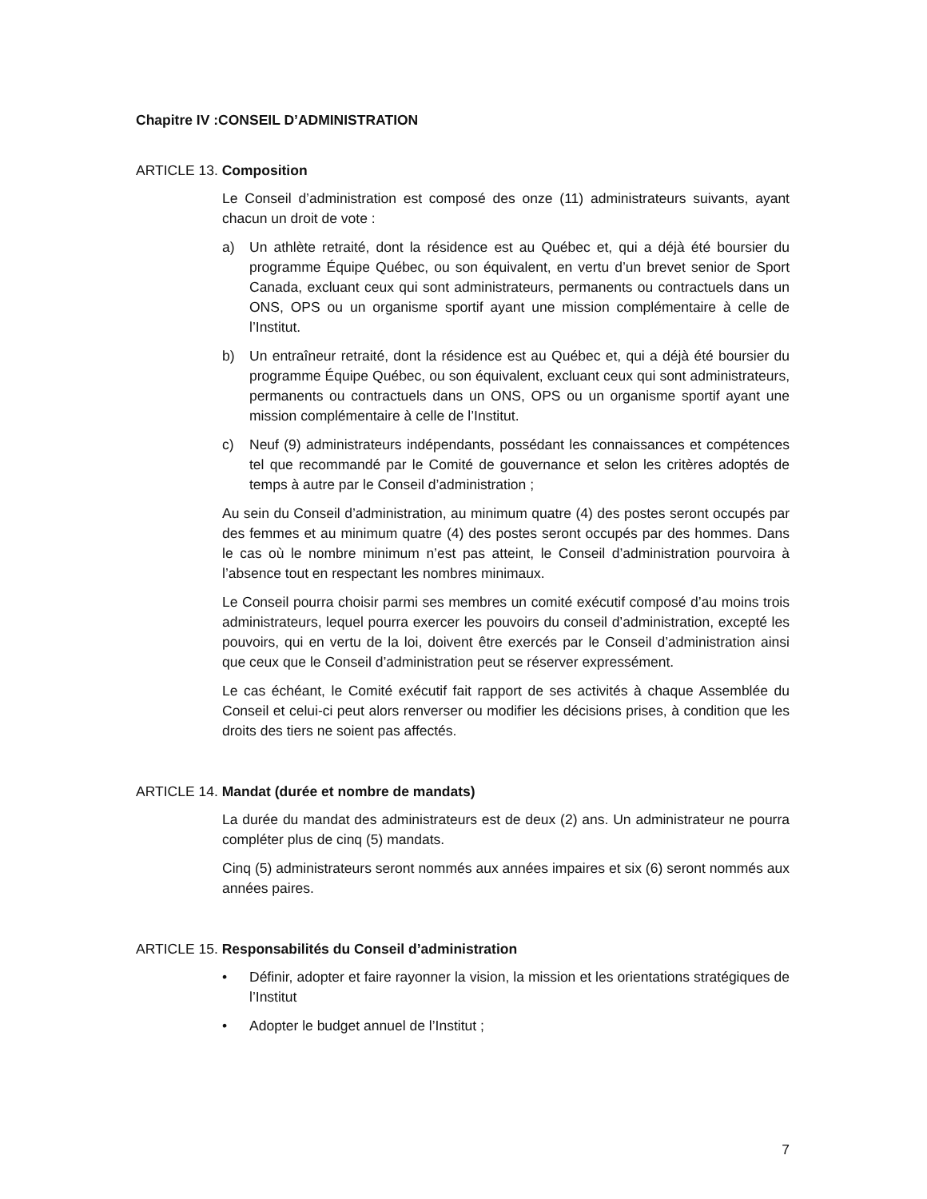Chapitre IV :CONSEIL D’ADMINISTRATION
ARTICLE 13. Composition
Le Conseil d’administration est composé des onze (11) administrateurs suivants, ayant chacun un droit de vote :
a) Un athlète retraité, dont la résidence est au Québec et, qui a déjà été boursier du programme Équipe Québec, ou son équivalent, en vertu d’un brevet senior de Sport Canada, excluant ceux qui sont administrateurs, permanents ou contractuels dans un ONS, OPS ou un organisme sportif ayant une mission complémentaire à celle de l’Institut.
b) Un entraîneur retraité, dont la résidence est au Québec et, qui a déjà été boursier du programme Équipe Québec, ou son équivalent, excluant ceux qui sont administrateurs, permanents ou contractuels dans un ONS, OPS ou un organisme sportif ayant une mission complémentaire à celle de l’Institut.
c) Neuf (9) administrateurs indépendants, possédant les connaissances et compétences tel que recommandé par le Comité de gouvernance et selon les critères adoptés de temps à autre par le Conseil d’administration ;
Au sein du Conseil d’administration, au minimum quatre (4) des postes seront occupés par des femmes et au minimum quatre (4) des postes seront occupés par des hommes. Dans le cas où le nombre minimum n’est pas atteint, le Conseil d’administration pourvoira à l’absence tout en respectant les nombres minimaux.
Le Conseil pourra choisir parmi ses membres un comité exécutif composé d’au moins trois administrateurs, lequel pourra exercer les pouvoirs du conseil d’administration, excepté les pouvoirs, qui en vertu de la loi, doivent être exercés par le Conseil d’administration ainsi que ceux que le Conseil d’administration peut se réserver expressément.
Le cas échéant, le Comité exécutif fait rapport de ses activités à chaque Assemblée du Conseil et celui-ci peut alors renverser ou modifier les décisions prises, à condition que les droits des tiers ne soient pas affectés.
ARTICLE 14. Mandat (durée et nombre de mandats)
La durée du mandat des administrateurs est de deux (2) ans. Un administrateur ne pourra compléter plus de cinq (5) mandats.
Cinq (5) administrateurs seront nommés aux années impaires et six (6) seront nommés aux années paires.
ARTICLE 15. Responsabilités du Conseil d’administration
• Définir, adopter et faire rayonner la vision, la mission et les orientations stratégiques de l’Institut
• Adopter le budget annuel de l’Institut ;
7